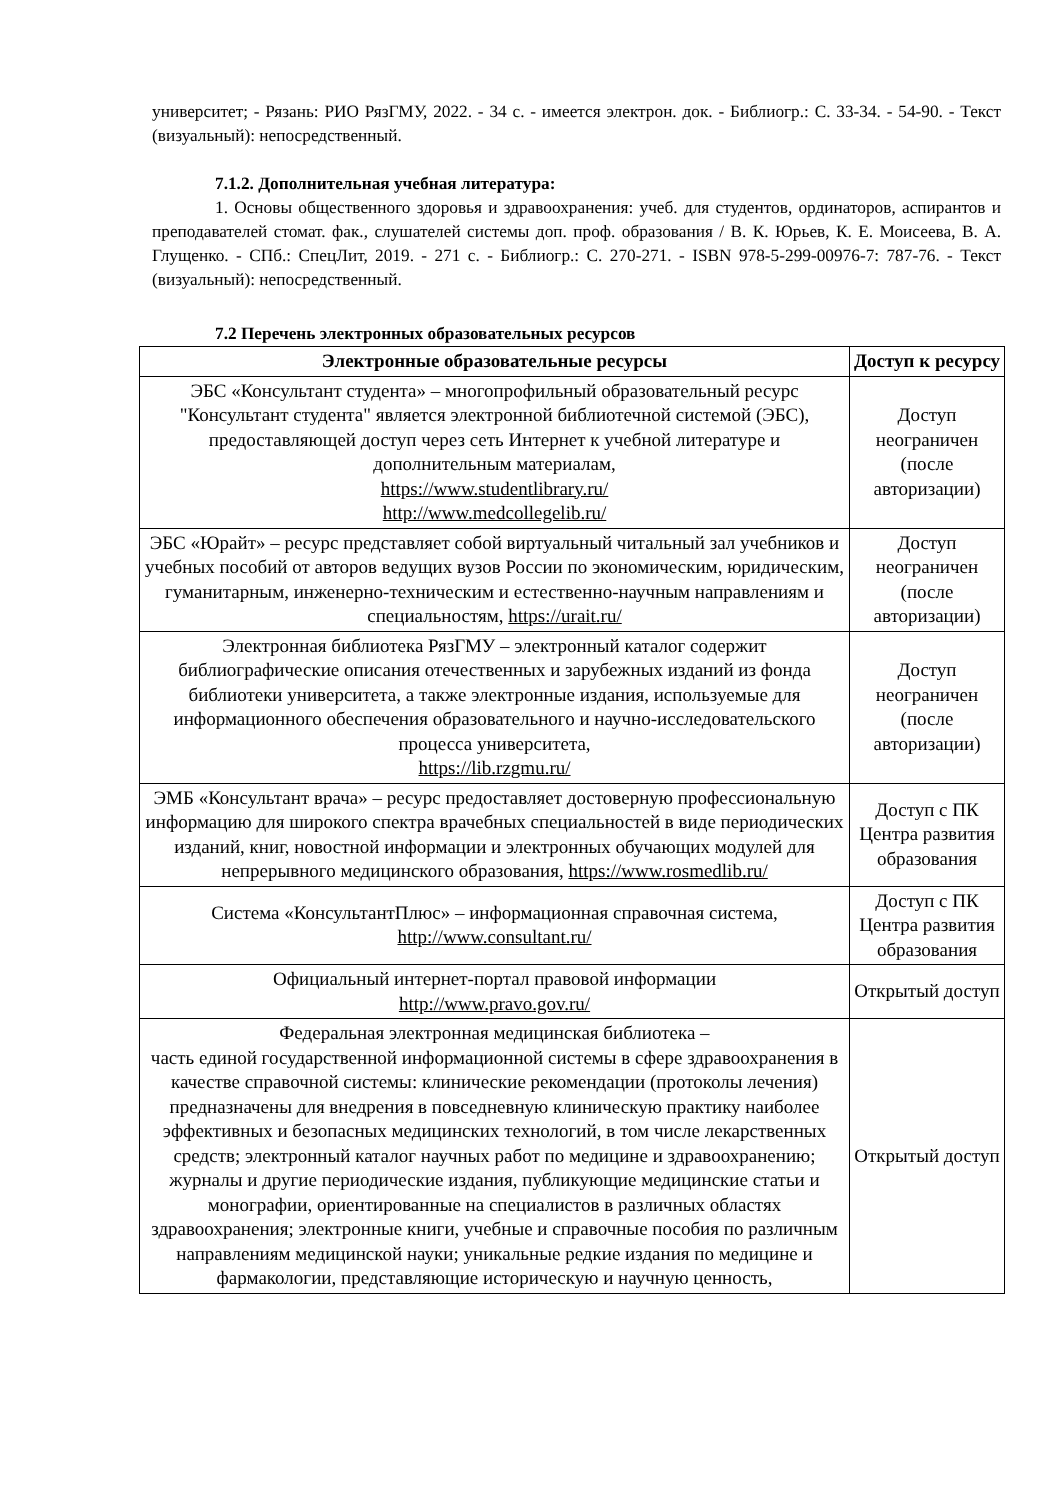университет; - Рязань: РИО РязГМУ, 2022. - 34 с. - имеется электрон. док. - Библиогр.: С. 33-34. - 54-90. - Текст (визуальный): непосредственный.
7.1.2. Дополнительная учебная литература:
1. Основы общественного здоровья и здравоохранения: учеб. для студентов, ординаторов, аспирантов и преподавателей стомат. фак., слушателей системы доп. проф. образования / В. К. Юрьев, К. Е. Моисеева, В. А. Глущенко. - СПб.: СпецЛит, 2019. - 271 с. - Библиогр.: С. 270-271. - ISBN 978-5-299-00976-7: 787-76. - Текст (визуальный): непосредственный.
7.2 Перечень электронных образовательных ресурсов
| Электронные образовательные ресурсы | Доступ к ресурсу |
| --- | --- |
| ЭБС «Консультант студента» – многопрофильный образовательный ресурс "Консультант студента" является электронной библиотечной системой (ЭБС), предоставляющей доступ через сеть Интернет к учебной литературе и дополнительным материалам, https://www.studentlibrary.ru/ http://www.medcollegelib.ru/ | Доступ неограничен (после авторизации) |
| ЭБС «Юрайт» – ресурс представляет собой виртуальный читальный зал учебников и учебных пособий от авторов ведущих вузов России по экономическим, юридическим, гуманитарным, инженерно-техническим и естественно-научным направлениям и специальностям, https://urait.ru/ | Доступ неограничен (после авторизации) |
| Электронная библиотека РязГМУ – электронный каталог содержит библиографические описания отечественных и зарубежных изданий из фонда библиотеки университета, а также электронные издания, используемые для информационного обеспечения образовательного и научно-исследовательского процесса университета, https://lib.rzgmu.ru/ | Доступ неограничен (после авторизации) |
| ЭМБ «Консультант врача» – ресурс предоставляет достоверную профессиональную информацию для широкого спектра врачебных специальностей в виде периодических изданий, книг, новостной информации и электронных обучающих модулей для непрерывного медицинского образования, https://www.rosmedlib.ru/ | Доступ с ПК Центра развития образования |
| Система «КонсультантПлюс» – информационная справочная система, http://www.consultant.ru/ | Доступ с ПК Центра развития образования |
| Официальный интернет-портал правовой информации http://www.pravo.gov.ru/ | Открытый доступ |
| Федеральная электронная медицинская библиотека – часть единой государственной информационной системы в сфере здравоохранения в качестве справочной системы: клинические рекомендации (протоколы лечения) предназначены для внедрения в повседневную клиническую практику наиболее эффективных и безопасных медицинских технологий, в том числе лекарственных средств; электронный каталог научных работ по медицине и здравоохранению; журналы и другие периодические издания, публикующие медицинские статьи и монографии, ориентированные на специалистов в различных областях здравоохранения; электронные книги, учебные и справочные пособия по различным направлениям медицинской науки; уникальные редкие издания по медицине и фармакологии, представляющие историческую и научную ценность, | Открытый доступ |